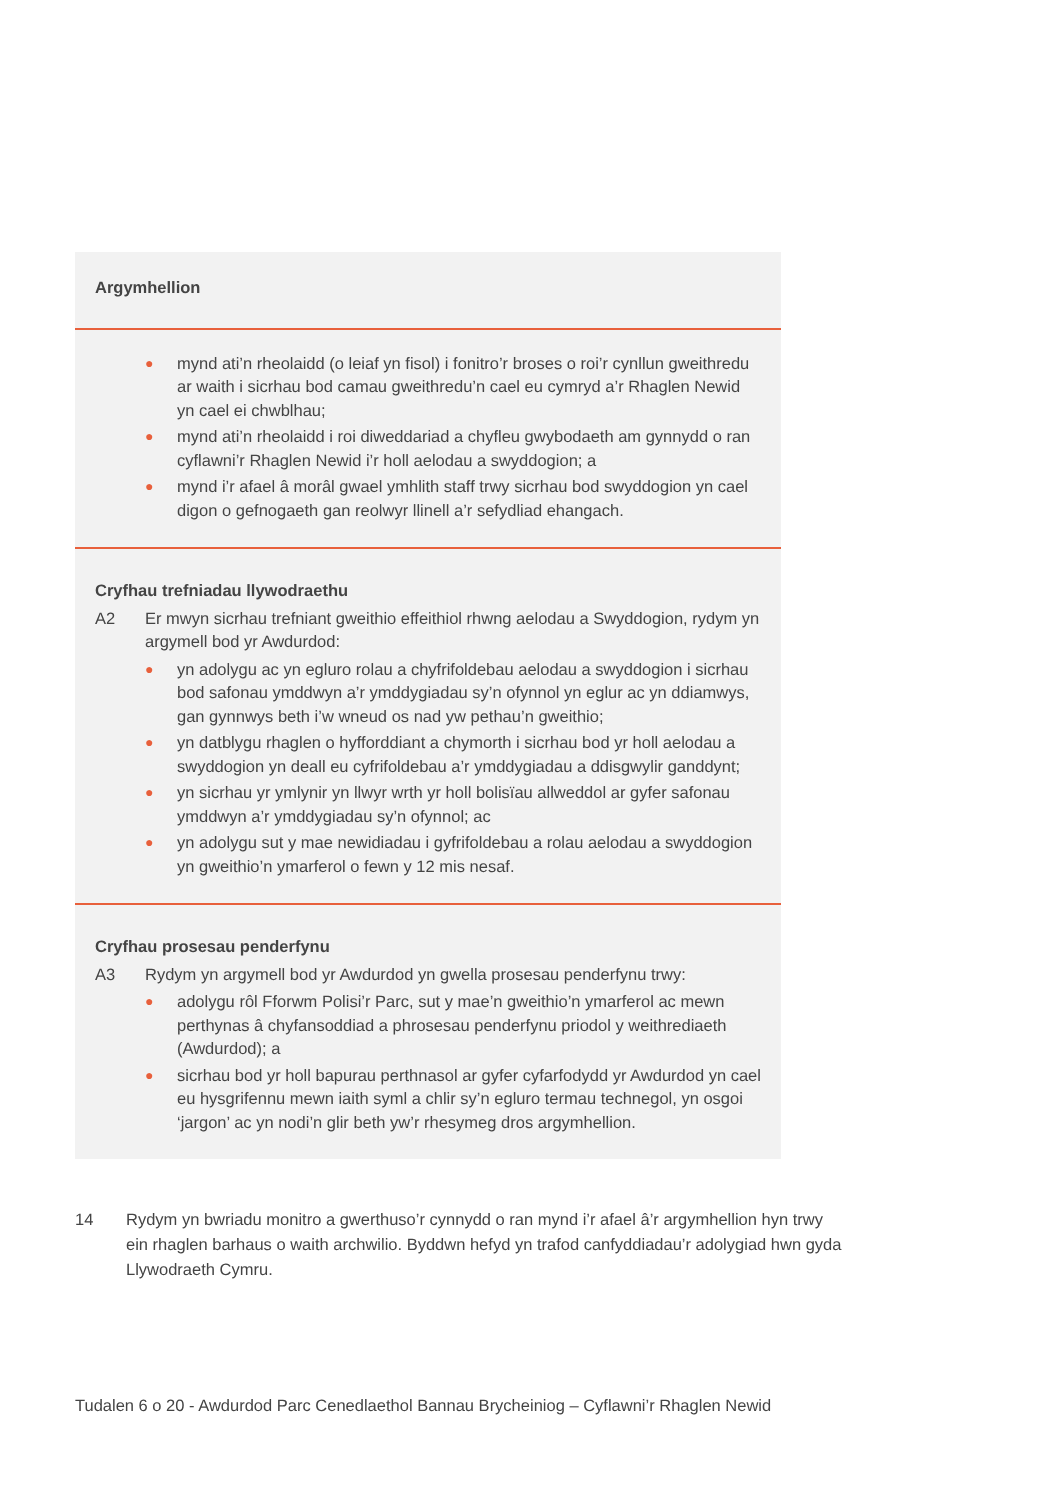| Argymhellion |
| ● mynd ati’n rheolaidd (o leiaf yn fisol) i fonitro’r broses o roi’r cynllun gweithredu ar waith i sicrhau bod camau gweithredu’n cael eu cymryd a’r Rhaglen Newid yn cael ei chwblhau; ● mynd ati’n rheolaidd i roi diweddariad a chyfleu gwybodaeth am gynnydd o ran cyflawni’r Rhaglen Newid i’r holl aelodau a swyddogion; a ● mynd i’r afael â morâl gwael ymhlith staff trwy sicrhau bod swyddogion yn cael digon o gefnogaeth gan reolwyr llinell a’r sefydliad ehangach. |
| Cryfhau trefniadau llywodraethu A2 Er mwyn sicrhau trefniant gweithio effeithiol rhwng aelodau a Swyddogion, rydym yn argymell bod yr Awdurdod: ● yn adolygu ac yn egluro rolau a chyfrifoldebau aelodau a swyddogion i sicrhau bod safonau ymddwyn a’r ymddygiadau sy’n ofynnol yn eglur ac yn ddiamwys, gan gynnwys beth i’w wneud os nad yw pethau’n gweithio; ● yn datblygu rhaglen o hyfforddiant a chymorth i sicrhau bod yr holl aelodau a swyddogion yn deall eu cyfrifoldebau a’r ymddygiadau a ddisgwylir ganddynt; ● yn sicrhau yr ymlynir yn llwyr wrth yr holl bolisïau allweddol ar gyfer safonau ymddwyn a’r ymddygiadau sy’n ofynnol; ac ● yn adolygu sut y mae newidiadau i gyfrifoldebau a rolau aelodau a swyddogion yn gweithio’n ymarferol o fewn y 12 mis nesaf. |
| Cryfhau prosesau penderfynu A3 Rydym yn argymell bod yr Awdurdod yn gwella prosesau penderfynu trwy: ● adolygu rôl Fforwm Polisi’r Parc, sut y mae’n gweithio’n ymarferol ac mewn perthynas â chyfansoddiad a phrosesau penderfynu priodol y weithrediaeth (Awdurdod); a ● sicrhau bod yr holl bapurau perthnasol ar gyfer cyfarfodydd yr Awdurdod yn cael eu hysgrifennu mewn iaith syml a chlir sy’n egluro termau technegol, yn osgoi ‘jargon’ ac yn nodi’n glir beth yw’r rhesymeg dros argymhellion. |
14 Rydym yn bwriadu monitro a gwerthuso’r cynnydd o ran mynd i’r afael â’r argymhellion hyn trwy ein rhaglen barhaus o waith archwilio. Byddwn hefyd yn trafod canfyddiadau’r adolygiad hwn gyda Llywodraeth Cymru.
Tudalen 6 o 20 - Awdurdod Parc Cenedlaethol Bannau Brycheiniog – Cyflawni’r Rhaglen Newid